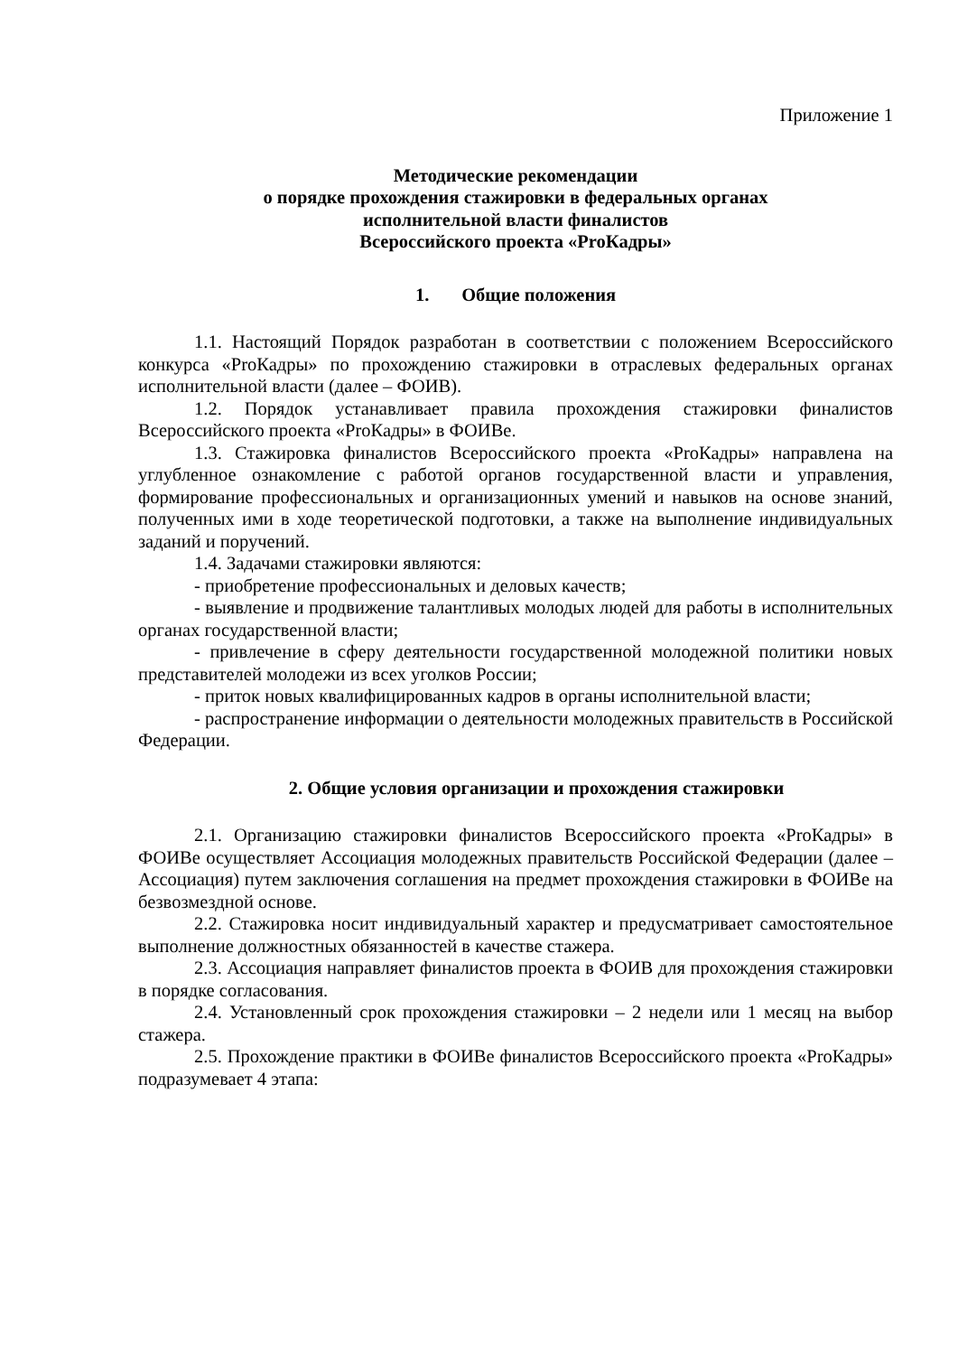Приложение 1
Методические рекомендации
о порядке прохождения стажировки в федеральных органах
исполнительной власти финалистов
Всероссийского проекта «ProКадры»
1. Общие положения
1.1. Настоящий Порядок разработан в соответствии с положением Всероссийского конкурса «ProКадры» по прохождению стажировки в отраслевых федеральных органах исполнительной власти (далее – ФОИВ).
1.2. Порядок устанавливает правила прохождения стажировки финалистов Всероссийского проекта «ProКадры» в ФОИВе.
1.3. Стажировка финалистов Всероссийского проекта «ProКадры» направлена на углубленное ознакомление с работой органов государственной власти и управления, формирование профессиональных и организационных умений и навыков на основе знаний, полученных ими в ходе теоретической подготовки, а также на выполнение индивидуальных заданий и поручений.
1.4. Задачами стажировки являются:
- приобретение профессиональных и деловых качеств;
- выявление и продвижение талантливых молодых людей для работы в исполнительных органах государственной власти;
- привлечение в сферу деятельности государственной молодежной политики новых представителей молодежи из всех уголков России;
- приток новых квалифицированных кадров в органы исполнительной власти;
- распространение информации о деятельности молодежных правительств в Российской Федерации.
2. Общие условия организации и прохождения стажировки
2.1. Организацию стажировки финалистов Всероссийского проекта «ProКадры» в ФОИВе осуществляет Ассоциация молодежных правительств Российской Федерации (далее – Ассоциация) путем заключения соглашения на предмет прохождения стажировки в ФОИВе на безвозмездной основе.
2.2. Стажировка носит индивидуальный характер и предусматривает самостоятельное выполнение должностных обязанностей в качестве стажера.
2.3. Ассоциация направляет финалистов проекта в ФОИВ для прохождения стажировки в порядке согласования.
2.4. Установленный срок прохождения стажировки – 2 недели или 1 месяц на выбор стажера.
2.5. Прохождение практики в ФОИВе финалистов Всероссийского проекта «ProКадры» подразумевает 4 этапа: